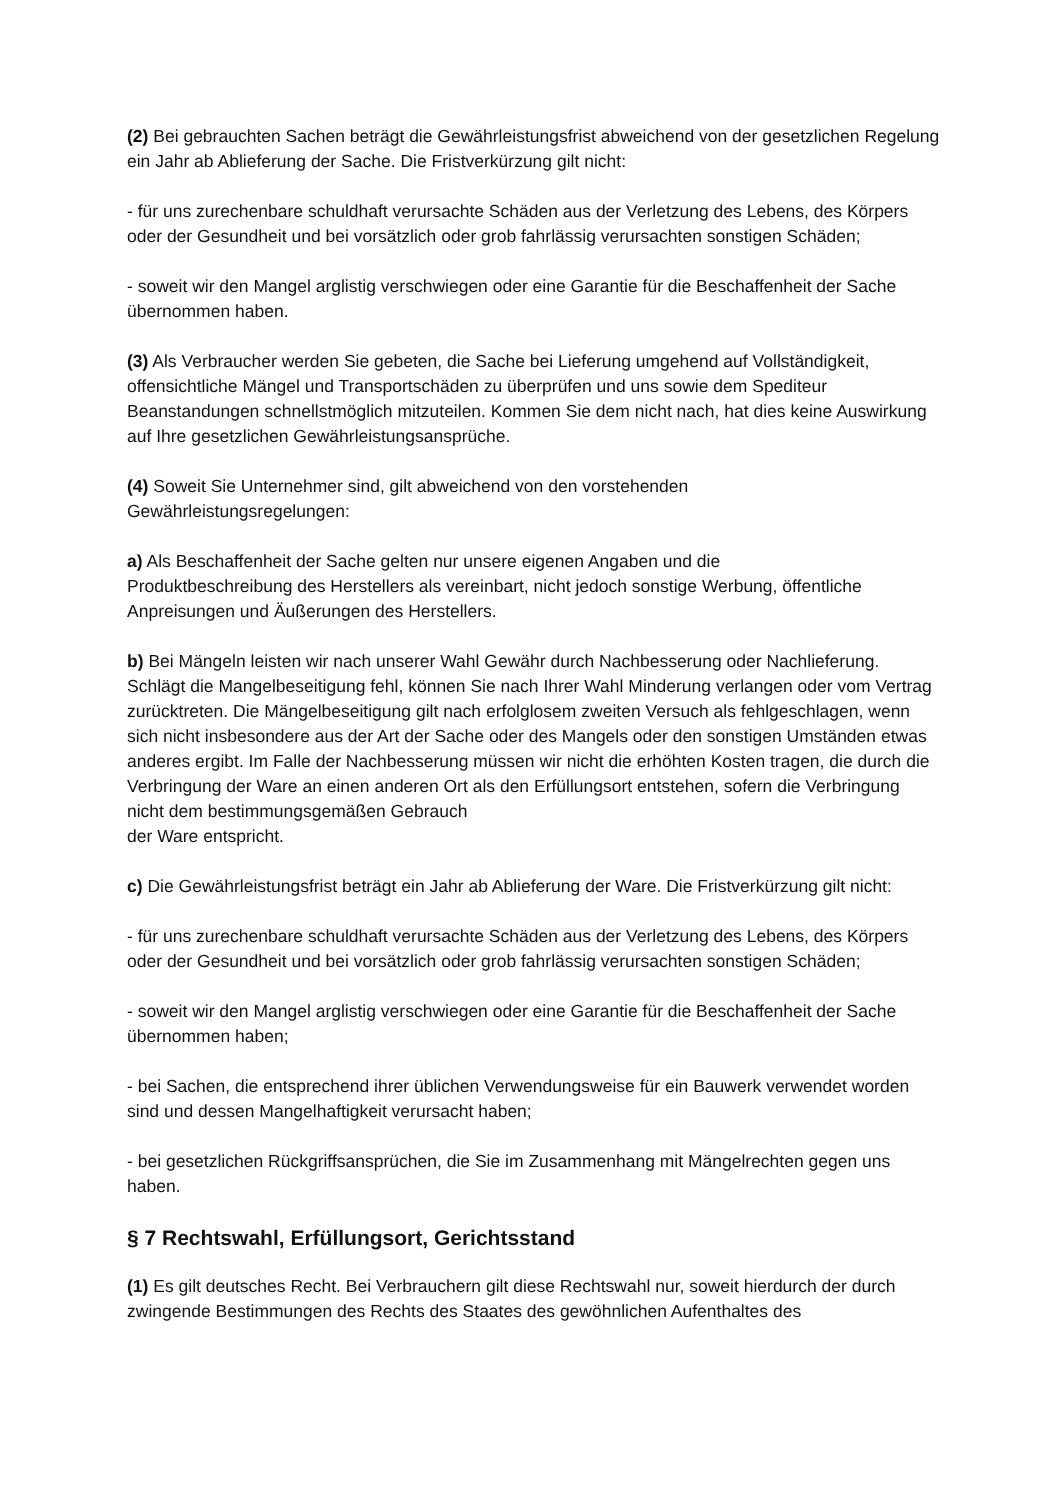(2) Bei gebrauchten Sachen beträgt die Gewährleistungsfrist abweichend von der gesetzlichen Regelung ein Jahr ab Ablieferung der Sache. Die Fristverkürzung gilt nicht:
- für uns zurechenbare schuldhaft verursachte Schäden aus der Verletzung des Lebens, des Körpers oder der Gesundheit und bei vorsätzlich oder grob fahrlässig verursachten sonstigen Schäden;
- soweit wir den Mangel arglistig verschwiegen oder eine Garantie für die Beschaffenheit der Sache übernommen haben.
(3) Als Verbraucher werden Sie gebeten, die Sache bei Lieferung umgehend auf Vollständigkeit, offensichtliche Mängel und Transportschäden zu überprüfen und uns sowie dem Spediteur Beanstandungen schnellstmöglich mitzuteilen. Kommen Sie dem nicht nach, hat dies keine Auswirkung auf Ihre gesetzlichen Gewährleistungsansprüche.
(4) Soweit Sie Unternehmer sind, gilt abweichend von den vorstehenden
Gewährleistungsregelungen:
a) Als Beschaffenheit der Sache gelten nur unsere eigenen Angaben und die
Produktbeschreibung des Herstellers als vereinbart, nicht jedoch sonstige Werbung, öffentliche Anpreisungen und Äußerungen des Herstellers.
b) Bei Mängeln leisten wir nach unserer Wahl Gewähr durch Nachbesserung oder Nachlieferung. Schlägt die Mangelbeseitigung fehl, können Sie nach Ihrer Wahl Minderung verlangen oder vom Vertrag zurücktreten. Die Mängelbeseitigung gilt nach erfolglosem zweiten Versuch als fehlgeschlagen, wenn sich nicht insbesondere aus der Art der Sache oder des Mangels oder den sonstigen Umständen etwas anderes ergibt. Im Falle der Nachbesserung müssen wir nicht die erhöhten Kosten tragen, die durch die Verbringung der Ware an einen anderen Ort als den Erfüllungsort entstehen, sofern die Verbringung nicht dem bestimmungsgemäßen Gebrauch
der Ware entspricht.
c) Die Gewährleistungsfrist beträgt ein Jahr ab Ablieferung der Ware. Die Fristverkürzung gilt nicht:
- für uns zurechenbare schuldhaft verursachte Schäden aus der Verletzung des Lebens, des Körpers oder der Gesundheit und bei vorsätzlich oder grob fahrlässig verursachten sonstigen Schäden;
- soweit wir den Mangel arglistig verschwiegen oder eine Garantie für die Beschaffenheit der Sache übernommen haben;
- bei Sachen, die entsprechend ihrer üblichen Verwendungsweise für ein Bauwerk verwendet worden sind und dessen Mangelhaftigkeit verursacht haben;
- bei gesetzlichen Rückgriffsansprüchen, die Sie im Zusammenhang mit Mängelrechten gegen uns haben.
§ 7 Rechtswahl, Erfüllungsort, Gerichtsstand
(1) Es gilt deutsches Recht. Bei Verbrauchern gilt diese Rechtswahl nur, soweit hierdurch der durch zwingende Bestimmungen des Rechts des Staates des gewöhnlichen Aufenthaltes des